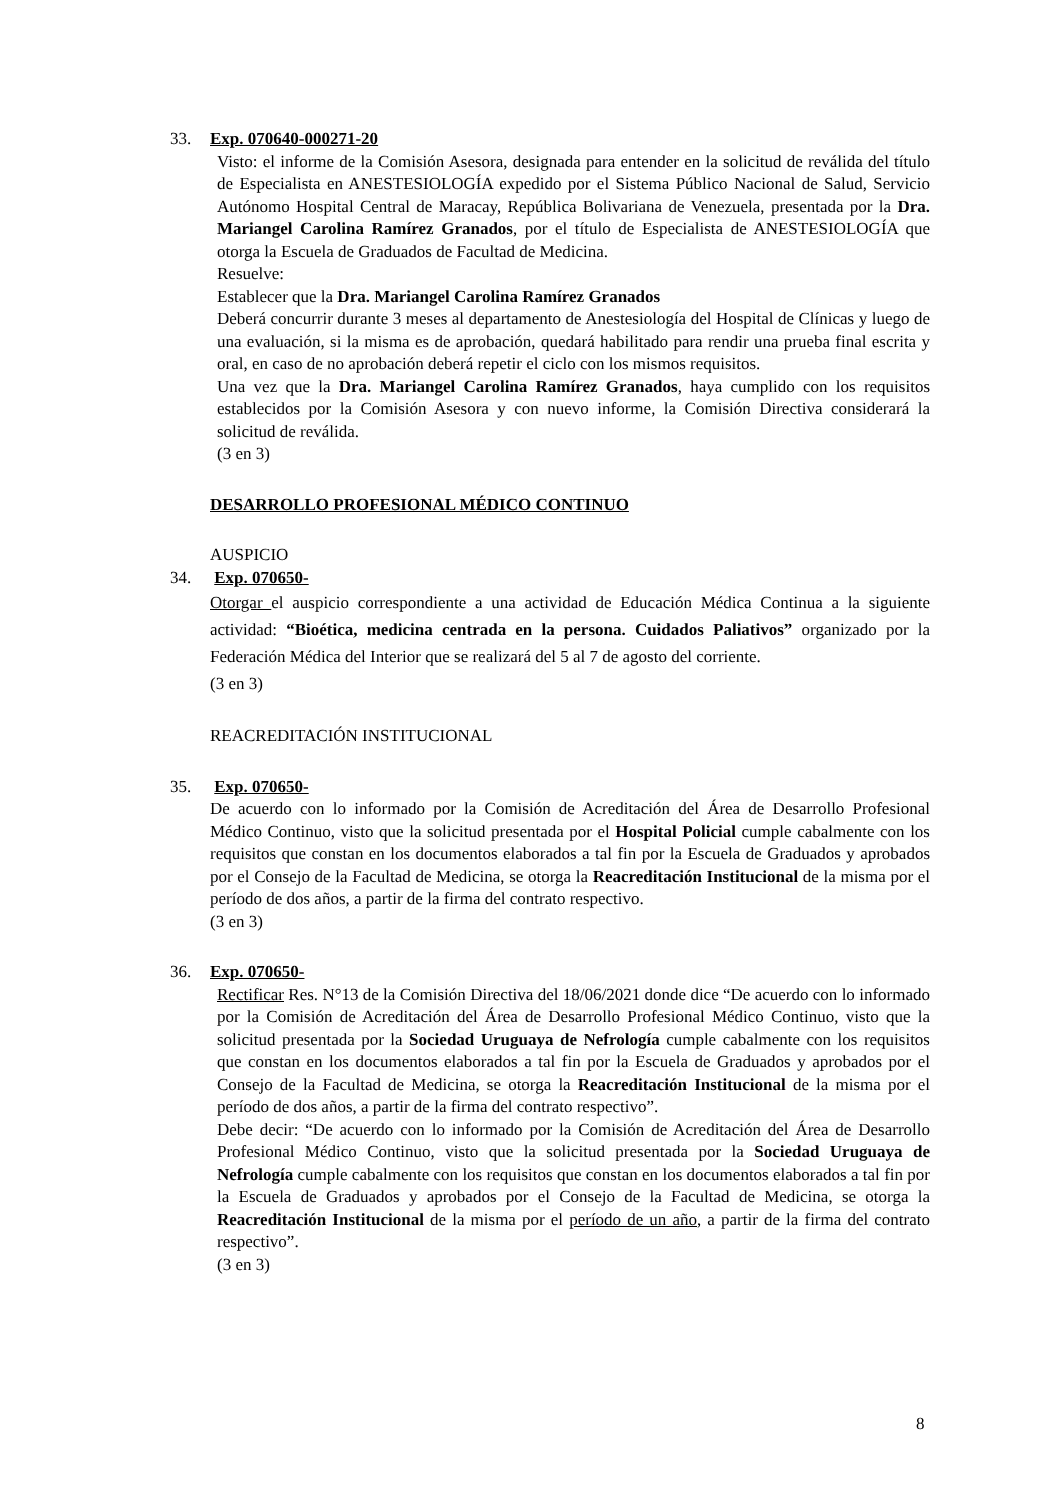33. Exp. 070640-000271-20
Visto: el informe de la Comisión Asesora, designada para entender en la solicitud de reválida del título de Especialista en ANESTESIOLOGÍA expedido por el Sistema Público Nacional de Salud, Servicio Autónomo Hospital Central de Maracay, República Bolivariana de Venezuela, presentada por la Dra. Mariangel Carolina Ramírez Granados, por el título de Especialista de ANESTESIOLOGÍA que otorga la Escuela de Graduados de Facultad de Medicina.
Resuelve:
Establecer que la Dra. Mariangel Carolina Ramírez Granados
Deberá concurrir durante 3 meses al departamento de Anestesiología del Hospital de Clínicas y luego de una evaluación, si la misma es de aprobación, quedará habilitado para rendir una prueba final escrita y oral, en caso de no aprobación deberá repetir el ciclo con los mismos requisitos.
Una vez que la Dra. Mariangel Carolina Ramírez Granados, haya cumplido con los requisitos establecidos por la Comisión Asesora y con nuevo informe, la Comisión Directiva considerará la solicitud de reválida.
(3 en 3)
DESARROLLO PROFESIONAL MÉDICO CONTINUO
AUSPICIO
34. Exp. 070650-
Otorgar el auspicio correspondiente a una actividad de Educación Médica Continua a la siguiente actividad: “Bioética, medicina centrada en la persona. Cuidados Paliativos” organizado por la Federación Médica del Interior que se realizará del 5 al 7 de agosto del corriente.
(3 en 3)
REACREDITACIÓN INSTITUCIONAL
35. Exp. 070650-
De acuerdo con lo informado por la Comisión de Acreditación del Área de Desarrollo Profesional Médico Continuo, visto que la solicitud presentada por el Hospital Policial cumple cabalmente con los requisitos que constan en los documentos elaborados a tal fin por la Escuela de Graduados y aprobados por el Consejo de la Facultad de Medicina, se otorga la Reacreditación Institucional de la misma por el período de dos años, a partir de la firma del contrato respectivo.
(3 en 3)
36. Exp. 070650-
Rectificar Res. N°13 de la Comisión Directiva del 18/06/2021 donde dice “De acuerdo con lo informado por la Comisión de Acreditación del Área de Desarrollo Profesional Médico Continuo, visto que la solicitud presentada por la Sociedad Uruguaya de Nefrología cumple cabalmente con los requisitos que constan en los documentos elaborados a tal fin por la Escuela de Graduados y aprobados por el Consejo de la Facultad de Medicina, se otorga la Reacreditación Institucional de la misma por el período de dos años, a partir de la firma del contrato respectivo”.
Debe decir: “De acuerdo con lo informado por la Comisión de Acreditación del Área de Desarrollo Profesional Médico Continuo, visto que la solicitud presentada por la Sociedad Uruguaya de Nefrología cumple cabalmente con los requisitos que constan en los documentos elaborados a tal fin por la Escuela de Graduados y aprobados por el Consejo de la Facultad de Medicina, se otorga la Reacreditación Institucional de la misma por el período de un año, a partir de la firma del contrato respectivo”.
(3 en 3)
8